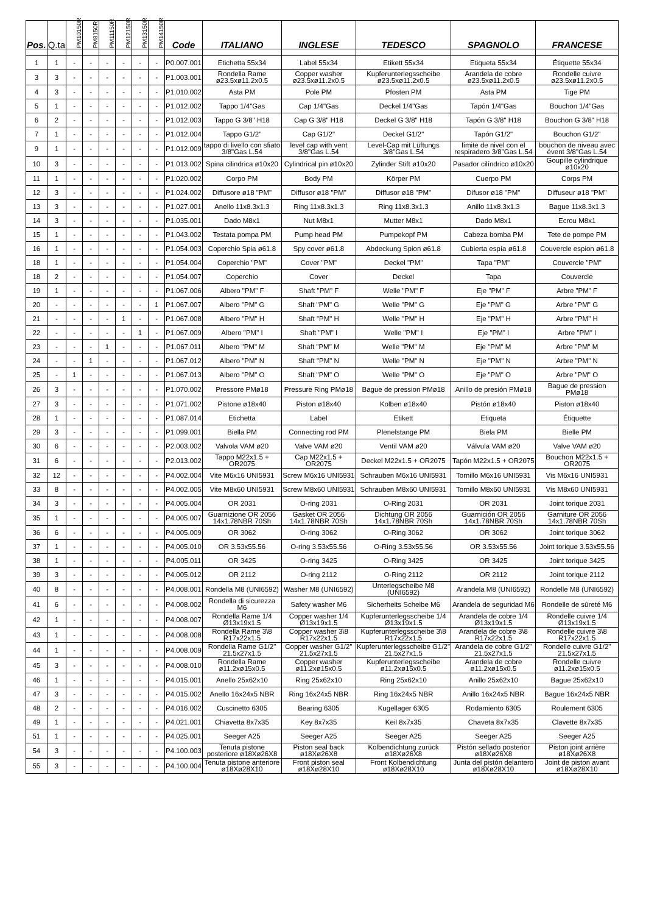| Pos. | Q.ta | PM10150R | PM8150R | PM11150R | PM12150R | PM13150R | PM14150R | Code | ITALIANO | INGLESE | TEDESCO | SPAGNOLO | FRANCESE |
| --- | --- | --- | --- | --- | --- | --- | --- | --- | --- | --- | --- | --- | --- |
| 1 | 1 | - | - | - | - | - | - | P0.007.001 | Etichetta 55x34 | Label 55x34 | Etikett 55x34 | Etiqueta 55x34 | Étiquette 55x34 |
| 3 | 3 | - | - | - | - | - | - | P1.003.001 | Rondella Rame ø23.5xø11.2x0.5 | Copper washer ø23.5xø11.2x0.5 | Kupferunterlegsscheibe ø23.5xø11.2x0.5 | Arandela de cobre ø23.5xø11.2x0.5 | Rondelle cuivre ø23.5xø11.2x0.5 |
| 4 | 3 | - | - | - | - | - | - | P1.010.002 | Asta PM | Pole PM | Pfosten PM | Asta PM | Tige PM |
| 5 | 1 | - | - | - | - | - | - | P1.012.002 | Tappo 1/4"Gas | Cap 1/4"Gas | Deckel 1/4"Gas | Tapón 1/4"Gas | Bouchon 1/4"Gas |
| 6 | 2 | - | - | - | - | - | - | P1.012.003 | Tappo G 3/8" H18 | Cap G 3/8" H18 | Deckel G 3/8" H18 | Tapón G 3/8" H18 | Bouchon G 3/8" H18 |
| 7 | 1 | - | - | - | - | - | - | P1.012.004 | Tappo G1/2" | Cap G1/2" | Deckel G1/2" | Tapón G1/2" | Bouchon G1/2" |
| 9 | 1 | - | - | - | - | - | - | P1.012.009 | tappo di livello con sfiato 3/8"Gas L.54 | level cap with vent 3/8"Gas L.54 | Level-Cap mit Lüftungs 3/8"Gas L.54 | límite de nivel con el respiradero 3/8"Gas L.54 | bouchon de niveau avec évent 3/8"Gas L.54 |
| 10 | 3 | - | - | - | - | - | - | P1.013.002 | Spina cilindrica ø10x20 | Cylindrical pin ø10x20 | Zylinder Stift ø10x20 | Pasador cilíndrico ø10x20 | Goupille cylindrique ø10x20 |
| 11 | 1 | - | - | - | - | - | - | P1.020.002 | Corpo PM | Body PM | Körper PM | Cuerpo PM | Corps PM |
| 12 | 3 | - | - | - | - | - | - | P1.024.002 | Diffusore ø18 "PM" | Diffusor ø18 "PM" | Diffusor ø18 "PM" | Difusor ø18 "PM" | Diffuseur ø18 "PM" |
| 13 | 3 | - | - | - | - | - | - | P1.027.001 | Anello 11x8.3x1.3 | Ring 11x8.3x1.3 | Ring 11x8.3x1.3 | Anillo 11x8.3x1.3 | Bague 11x8.3x1.3 |
| 14 | 3 | - | - | - | - | - | - | P1.035.001 | Dado M8x1 | Nut M8x1 | Mutter M8x1 | Dado M8x1 | Ecrou M8x1 |
| 15 | 1 | - | - | - | - | - | - | P1.043.002 | Testata pompa PM | Pump head PM | Pumpekopf PM | Cabeza bomba PM | Tete de pompe PM |
| 16 | 1 | - | - | - | - | - | - | P1.054.003 | Coperchio Spia ø61.8 | Spy cover ø61.8 | Abdeckung Spion ø61.8 | Cubierta espía ø61.8 | Couvercle espion ø61.8 |
| 18 | 1 | - | - | - | - | - | - | P1.054.004 | Coperchio "PM" | Cover "PM" | Deckel "PM" | Tapa "PM" | Couvercle "PM" |
| 18 | 2 | - | - | - | - | - | - | P1.054.007 | Coperchio | Cover | Deckel | Tapa | Couvercle |
| 19 | 1 | - | - | - | - | - | - | P1.067.006 | Albero "PM" F | Shaft "PM" F | Welle "PM" F | Eje "PM" F | Arbre "PM" F |
| 20 | - | - | - | - | - | - | 1 | P1.067.007 | Albero "PM" G | Shaft "PM" G | Welle "PM" G | Eje "PM" G | Arbre "PM" G |
| 21 | - | - | - | - | 1 | - | - | P1.067.008 | Albero "PM" H | Shaft "PM" H | Welle "PM" H | Eje "PM" H | Arbre "PM" H |
| 22 | - | - | - | - | - | 1 | - | P1.067.009 | Albero "PM" I | Shaft "PM" I | Welle "PM" I | Eje "PM" I | Arbre "PM" I |
| 23 | - | - | - | 1 | - | - | - | P1.067.011 | Albero "PM" M | Shaft "PM" M | Welle "PM" M | Eje "PM" M | Arbre "PM" M |
| 24 | - | - | 1 | - | - | - | - | P1.067.012 | Albero "PM" N | Shaft "PM" N | Welle "PM" N | Eje "PM" N | Arbre "PM" N |
| 25 | - | 1 | - | - | - | - | - | P1.067.013 | Albero "PM" O | Shaft "PM" O | Welle "PM" O | Eje "PM" O | Arbre "PM" O |
| 26 | 3 | - | - | - | - | - | - | P1.070.002 | Pressore PMø18 | Pressure Ring PMø18 | Bague de pression PMø18 | Anillo de presión PMø18 | Bague de pression PMø18 |
| 27 | 3 | - | - | - | - | - | - | P1.071.002 | Pistone ø18x40 | Piston ø18x40 | Kolben ø18x40 | Pistón ø18x40 | Piston ø18x40 |
| 28 | 1 | - | - | - | - | - | - | P1.087.014 | Etichetta | Label | Etikett | Etiqueta | Étiquette |
| 29 | 3 | - | - | - | - | - | - | P1.099.001 | Biella PM | Connecting rod PM | Plenelstange PM | Biela PM | Bielle PM |
| 30 | 6 | - | - | - | - | - | - | P2.003.002 | Valvola VAM ø20 | Valve VAM ø20 | Ventil VAM ø20 | Válvula VAM ø20 | Valve VAM ø20 |
| 31 | 6 | - | - | - | - | - | - | P2.013.002 | Tappo M22x1.5 + OR2075 | Cap M22x1.5 + OR2075 | Deckel M22x1.5 + OR2075 | Tapón M22x1.5 + OR2075 | Bouchon M22x1.5 + OR2075 |
| 32 | 12 | - | - | - | - | - | - | P4.002.004 | Vite M6x16 UNI5931 | Screw M6x16 UNI5931 | Schrauben M6x16 UNI5931 | Tornillo M6x16 UNI5931 | Vis M6x16 UNI5931 |
| 33 | 8 | - | - | - | - | - | - | P4.002.005 | Vite M8x60 UNI5931 | Screw M8x60 UNI5931 | Schrauben M8x60 UNI5931 | Tornillo M8x60 UNI5931 | Vis M8x60 UNI5931 |
| 34 | 3 | - | - | - | - | - | - | P4.005.004 | OR 2031 | O-ring 2031 | O-Ring 2031 | OR 2031 | Joint torique 2031 |
| 35 | 1 | - | - | - | - | - | - | P4.005.007 | Guarnizione OR 2056 14x1.78NBR 70Sh | Gasket OR 2056 14x1.78NBR 70Sh | Dichtung OR 2056 14x1.78NBR 70Sh | Guarnición OR 2056 14x1.78NBR 70Sh | Garniture OR 2056 14x1.78NBR 70Sh |
| 36 | 6 | - | - | - | - | - | - | P4.005.009 | OR 3062 | O-ring 3062 | O-Ring 3062 | OR 3062 | Joint torique 3062 |
| 37 | 1 | - | - | - | - | - | - | P4.005.010 | OR 3.53x55.56 | O-ring 3.53x55.56 | O-Ring 3.53x55.56 | OR 3.53x55.56 | Joint torique 3.53x55.56 |
| 38 | 1 | - | - | - | - | - | - | P4.005.011 | OR 3425 | O-ring 3425 | O-Ring 3425 | OR 3425 | Joint torique 3425 |
| 39 | 3 | - | - | - | - | - | - | P4.005.012 | OR 2112 | O-ring 2112 | O-Ring 2112 | OR 2112 | Joint torique 2112 |
| 40 | 8 | - | - | - | - | - | - | P4.008.001 | Rondella M8 (UNI6592) | Washer M8 (UNI6592) | Unterlegscheibe M8 (UNI6592) | Arandela M8 (UNI6592) | Rondelle M8 (UNI6592) |
| 41 | 6 | - | - | - | - | - | - | P4.008.002 | Rondella di sicurezza M6 | Safety washer M6 | Sicherheits Scheibe M6 | Arandela de seguridad M6 | Rondelle de sûreté M6 |
| 42 | 1 | - | - | - | - | - | - | P4.008.007 | Rondella Rame 1/4 Ø13x19x1.5 | Copper washer 1/4 Ø13x19x1.5 | Kupferunterlegsscheibe 1/4 Ø13x19x1.5 | Arandela de cobre 1/4 Ø13x19x1.5 | Rondelle cuivre 1/4 Ø13x19x1.5 |
| 43 | 1 | - | - | - | - | - | - | P4.008.008 | Rondella Rame 3\8 R17x22x1.5 | Copper washer 3\8 R17x22x1.5 | Kupferunterlegsscheibe 3\8 R17x22x1.5 | Arandela de cobre 3\8 R17x22x1.5 | Rondelle cuivre 3\8 R17x22x1.5 |
| 44 | 1 | - | - | - | - | - | - | P4.008.009 | Rondella Rame G1/2" 21.5x27x1.5 | Copper washer G1/2" 21.5x27x1.5 | Kupferunterlegsscheibe G1/2" 21.5x27x1.5 | Arandela de cobre G1/2" 21.5x27x1.5 | Rondelle cuivre G1/2" 21.5x27x1.5 |
| 45 | 3 | - | - | - | - | - | - | P4.008.010 | Rondella Rame ø11.2xø15x0.5 | Copper washer ø11.2xø15x0.5 | Kupferunterlegsscheibe ø11.2xø15x0.5 | Arandela de cobre ø11.2xø15x0.5 | Rondelle cuivre ø11.2xø15x0.5 |
| 46 | 1 | - | - | - | - | - | - | P4.015.001 | Anello 25x62x10 | Ring 25x62x10 | Ring 25x62x10 | Anillo 25x62x10 | Bague 25x62x10 |
| 47 | 3 | - | - | - | - | - | - | P4.015.002 | Anello 16x24x5 NBR | Ring 16x24x5 NBR | Ring 16x24x5 NBR | Anillo 16x24x5 NBR | Bague 16x24x5 NBR |
| 48 | 2 | - | - | - | - | - | - | P4.016.002 | Cuscinetto 6305 | Bearing 6305 | Kugellager 6305 | Rodamiento 6305 | Roulement 6305 |
| 49 | 1 | - | - | - | - | - | - | P4.021.001 | Chiavetta 8x7x35 | Key 8x7x35 | Keil 8x7x35 | Chaveta 8x7x35 | Clavette 8x7x35 |
| 51 | 1 | - | - | - | - | - | - | P4.025.001 | Seeger A25 | Seeger A25 | Seeger A25 | Seeger A25 | Seeger A25 |
| 54 | 3 | - | - | - | - | - | - | P4.100.003 | Tenuta pistone posteriore ø18Xø26X8 | Piston seal back ø18Xø26X8 | Kolbendichtung zurück ø18Xø26X8 | Pistón sellado posterior ø18Xø26X8 | Piston joint arrière ø18Xø26X8 |
| 55 | 3 | - | - | - | - | - | - | P4.100.004 | Tenuta pistone anteriore ø18Xø28X10 | Front piston seal ø18Xø28X10 | Front Kolbendichtung ø18Xø28X10 | Junta del pistón delantero ø18Xø28X10 | Joint de piston avant ø18Xø28X10 |